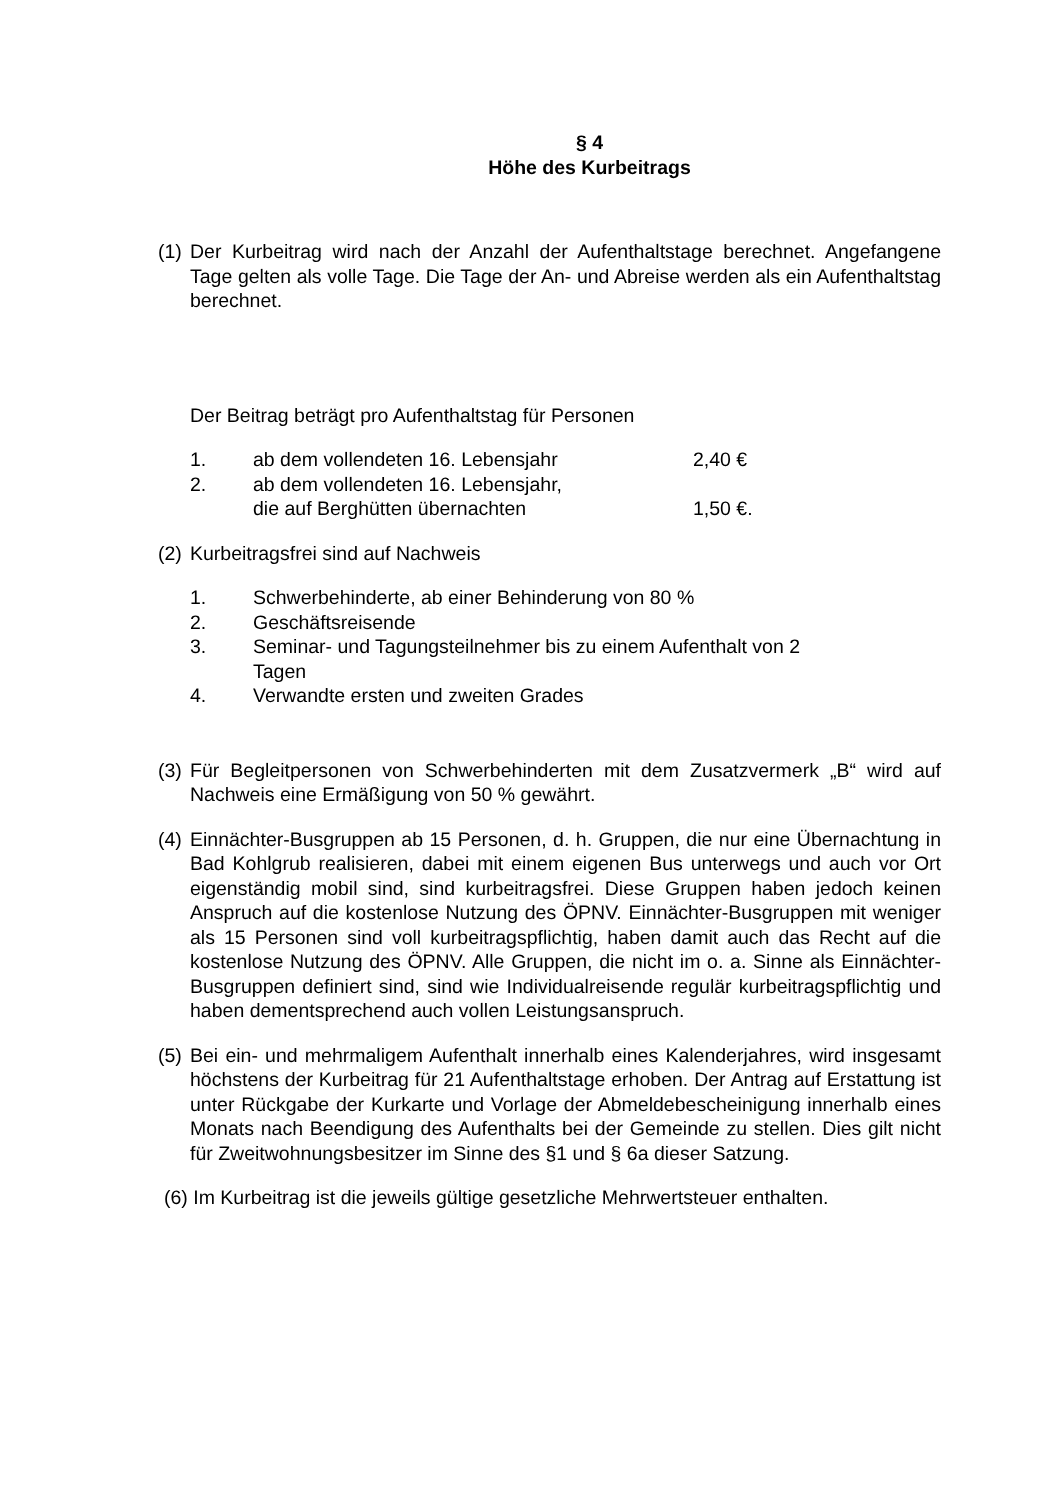§ 4
Höhe des Kurbeitrags
(1)
Der Kurbeitrag wird nach der Anzahl der Aufenthaltstage berechnet. Angefangene Tage gelten als volle Tage. Die Tage der An- und Abreise werden als ein Aufenthaltstag berechnet.
Der Beitrag beträgt pro Aufenthaltstag für Personen
1. ab dem vollendeten 16. Lebensjahr 2,40 €
2. ab dem vollendeten 16. Lebensjahr,
die auf Berghütten übernachten
1,50 €.
(2)
Kurbeitragsfrei sind auf Nachweis
1. Schwerbehinderte, ab einer Behinderung von 80 %
2. Geschäftsreisende
3. Seminar- und Tagungsteilnehmer bis zu einem Aufenthalt von 2
Tagen
4. Verwandte ersten und zweiten Grades
(3)
Für Begleitpersonen von Schwerbehinderten mit dem Zusatzvermerk „B“ wird auf Nachweis eine Ermäßigung von 50 % gewährt.
(4)
Einnächter-Busgruppen ab 15 Personen, d. h. Gruppen, die nur eine Übernachtung in Bad Kohlgrub realisieren, dabei mit einem eigenen Bus unterwegs und auch vor Ort eigenständig mobil sind, sind kurbeitragsfrei. Diese Gruppen haben jedoch keinen Anspruch auf die kostenlose Nutzung des ÖPNV. Einnächter-Busgruppen mit weniger als 15 Personen sind voll kurbeitragspflichtig, haben damit auch das Recht auf die kostenlose Nutzung des ÖPNV. Alle Gruppen, die nicht im o. a. Sinne als Einnächter-Busgruppen definiert sind, sind wie Individualreisende regulär kurbeitragspflichtig und haben dementsprechend auch vollen Leistungsanspruch.
(5)
Bei ein- und mehrmaligem Aufenthalt innerhalb eines Kalenderjahres, wird insgesamt höchstens der Kurbeitrag für 21 Aufenthaltstage erhoben. Der Antrag auf Erstattung ist unter Rückgabe der Kurkarte und Vorlage der Abmeldebescheinigung innerhalb eines Monats nach Beendigung des Aufenthalts bei der Gemeinde zu stellen. Dies gilt nicht für Zweitwohnungsbesitzer im Sinne des §1 und § 6a dieser Satzung.
(6) Im Kurbeitrag ist die jeweils gültige gesetzliche Mehrwertsteuer enthalten.